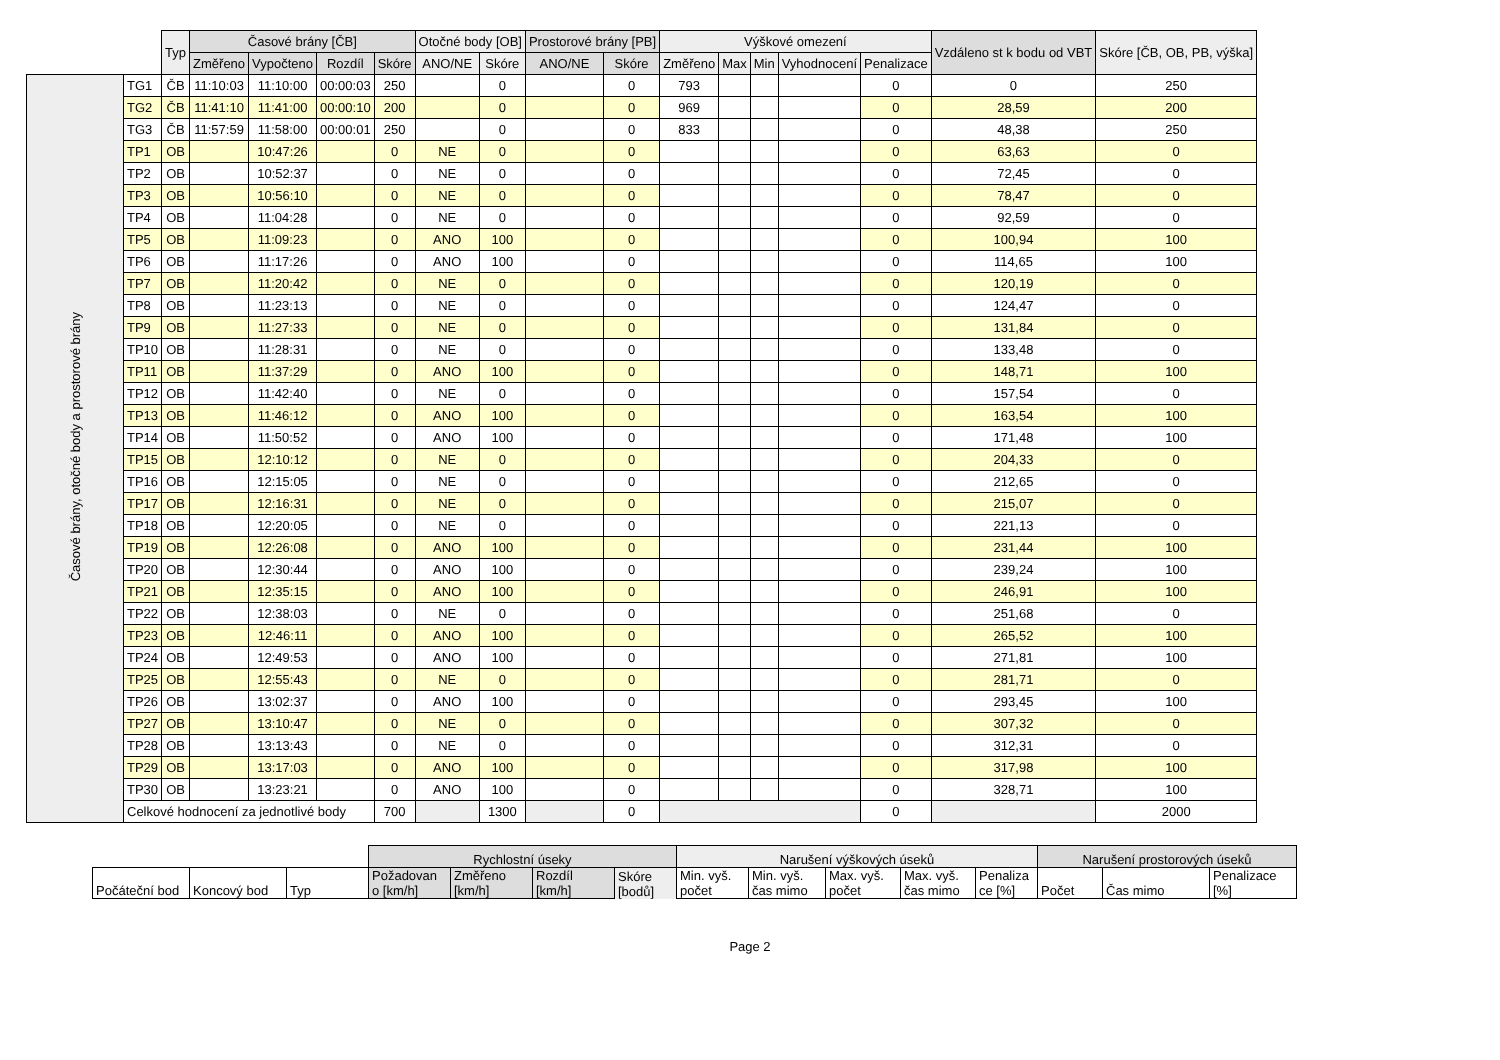| | | Typ | Časové brány [ČB] | | | | Otočné body [OB] | | Prostorové brány [PB] | | Výškové omezení | | | | | Vzdáleno st k bodu od VBT | Skóre [ČB, OB, PB, výška] |
| --- | --- | --- | --- | --- | --- | --- | --- | --- | --- | --- | --- | --- | --- | --- | --- | --- | --- |
| | | | Změřeno | Vypočteno | Rozdíl | Skóre | ANO/NE | Skóre | ANO/NE | Skóre | Změřeno | Max | Min | Vyhodnocení | Penalizace | | |
| Časové brány, otočné body a prostorové brány | TG1 | ČB | 11:10:03 | 11:10:00 | 00:00:03 | 250 | | 0 | | 0 | 793 | | | | 0 | 0 | 250 |
| | TG2 | ČB | 11:41:10 | 11:41:00 | 00:00:10 | 200 | | 0 | | 0 | 969 | | | | 0 | 28,59 | 200 |
| | TG3 | ČB | 11:57:59 | 11:58:00 | 00:00:01 | 250 | | 0 | | 0 | 833 | | | | 0 | 48,38 | 250 |
| | TP1 | OB | | 10:47:26 | | 0 | NE | 0 | | 0 | | | | | 0 | 63,63 | 0 |
| | TP2 | OB | | 10:52:37 | | 0 | NE | 0 | | 0 | | | | | 0 | 72,45 | 0 |
| | TP3 | OB | | 10:56:10 | | 0 | NE | 0 | | 0 | | | | | 0 | 78,47 | 0 |
| | TP4 | OB | | 11:04:28 | | 0 | NE | 0 | | 0 | | | | | 0 | 92,59 | 0 |
| | TP5 | OB | | 11:09:23 | | 0 | ANO | 100 | | 0 | | | | | 0 | 100,94 | 100 |
| | TP6 | OB | | 11:17:26 | | 0 | ANO | 100 | | 0 | | | | | 0 | 114,65 | 100 |
| | TP7 | OB | | 11:20:42 | | 0 | NE | 0 | | 0 | | | | | 0 | 120,19 | 0 |
| | TP8 | OB | | 11:23:13 | | 0 | NE | 0 | | 0 | | | | | 0 | 124,47 | 0 |
| | TP9 | OB | | 11:27:33 | | 0 | NE | 0 | | 0 | | | | | 0 | 131,84 | 0 |
| | TP10 | OB | | 11:28:31 | | 0 | NE | 0 | | 0 | | | | | 0 | 133,48 | 0 |
| | TP11 | OB | | 11:37:29 | | 0 | ANO | 100 | | 0 | | | | | 0 | 148,71 | 100 |
| | TP12 | OB | | 11:42:40 | | 0 | NE | 0 | | 0 | | | | | 0 | 157,54 | 0 |
| | TP13 | OB | | 11:46:12 | | 0 | ANO | 100 | | 0 | | | | | 0 | 163,54 | 100 |
| | TP14 | OB | | 11:50:52 | | 0 | ANO | 100 | | 0 | | | | | 0 | 171,48 | 100 |
| | TP15 | OB | | 12:10:12 | | 0 | NE | 0 | | 0 | | | | | 0 | 204,33 | 0 |
| | TP16 | OB | | 12:15:05 | | 0 | NE | 0 | | 0 | | | | | 0 | 212,65 | 0 |
| | TP17 | OB | | 12:16:31 | | 0 | NE | 0 | | 0 | | | | | 0 | 215,07 | 0 |
| | TP18 | OB | | 12:20:05 | | 0 | NE | 0 | | 0 | | | | | 0 | 221,13 | 0 |
| | TP19 | OB | | 12:26:08 | | 0 | ANO | 100 | | 0 | | | | | 0 | 231,44 | 100 |
| | TP20 | OB | | 12:30:44 | | 0 | ANO | 100 | | 0 | | | | | 0 | 239,24 | 100 |
| | TP21 | OB | | 12:35:15 | | 0 | ANO | 100 | | 0 | | | | | 0 | 246,91 | 100 |
| | TP22 | OB | | 12:38:03 | | 0 | NE | 0 | | 0 | | | | | 0 | 251,68 | 0 |
| | TP23 | OB | | 12:46:11 | | 0 | ANO | 100 | | 0 | | | | | 0 | 265,52 | 100 |
| | TP24 | OB | | 12:49:53 | | 0 | ANO | 100 | | 0 | | | | | 0 | 271,81 | 100 |
| | TP25 | OB | | 12:55:43 | | 0 | NE | 0 | | 0 | | | | | 0 | 281,71 | 0 |
| | TP26 | OB | | 13:02:37 | | 0 | ANO | 100 | | 0 | | | | | 0 | 293,45 | 100 |
| | TP27 | OB | | 13:10:47 | | 0 | NE | 0 | | 0 | | | | | 0 | 307,32 | 0 |
| | TP28 | OB | | 13:13:43 | | 0 | NE | 0 | | 0 | | | | | 0 | 312,31 | 0 |
| | TP29 | OB | | 13:17:03 | | 0 | ANO | 100 | | 0 | | | | | 0 | 317,98 | 100 |
| | TP30 | OB | | 13:23:21 | | 0 | ANO | 100 | | 0 | | | | | 0 | 328,71 | 100 |
| | Celkové hodnocení za jednotlivé body | | | | | 700 | | 1300 | | 0 | | | | | 0 | | 2000 |
| | | | Rychlostní úseky | | | | Narušení výškových úseků | | | | | Narušení prostorových úseků | | |
| --- | --- | --- | --- | --- | --- | --- | --- | --- | --- | --- | --- | --- | --- | --- |
| Počáteční bod | Koncový bod | Typ | Požadovan o [km/h] | Změřeno [km/h] | Rozdíl [km/h] | Skóre [bodů] | Min. vyš. počet | Min. vyš. čas mimo | Max. vyš. počet | Max. vyš. čas mimo | Penaliza ce [%] | Počet | Čas mimo | Penalizace [%] |
Page 2